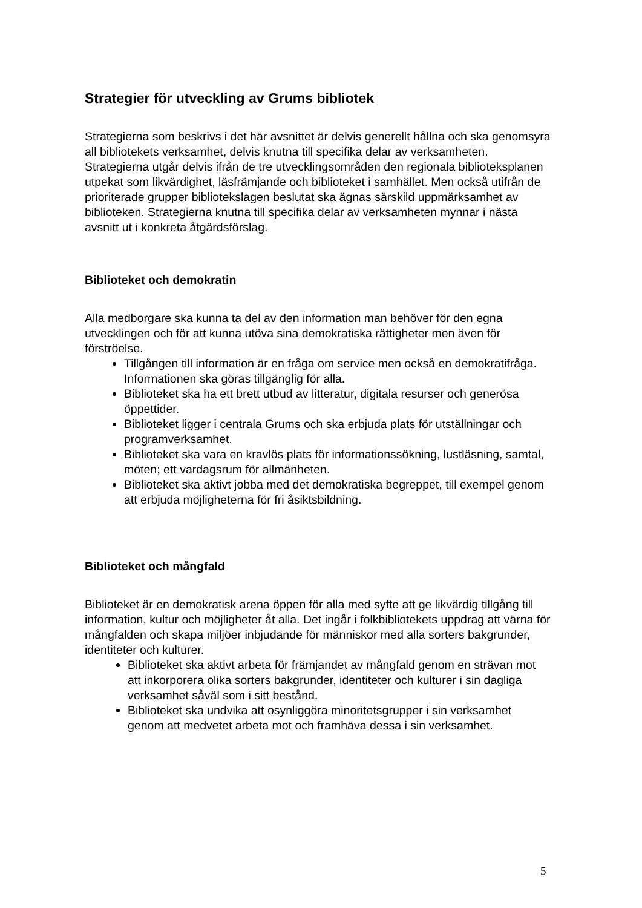Strategier för utveckling av Grums bibliotek
Strategierna som beskrivs i det här avsnittet är delvis generellt hållna och ska genomsyra all bibliotekets verksamhet, delvis knutna till specifika delar av verksamheten. Strategierna utgår delvis ifrån de tre utvecklingsområden den regionala biblioteksplanen utpekat som likvärdighet, läsfrämjande och biblioteket i samhället. Men också utifrån de prioriterade grupper bibliotekslagen beslutat ska ägnas särskild uppmärksamhet av biblioteken. Strategierna knutna till specifika delar av verksamheten mynnar i nästa avsnitt ut i konkreta åtgärdsförslag.
Biblioteket och demokratin
Alla medborgare ska kunna ta del av den information man behöver för den egna utvecklingen och för att kunna utöva sina demokratiska rättigheter men även för förströelse.
Tillgången till information är en fråga om service men också en demokratifråga. Informationen ska göras tillgänglig för alla.
Biblioteket ska ha ett brett utbud av litteratur, digitala resurser och generösa öppettider.
Biblioteket ligger i centrala Grums och ska erbjuda plats för utställningar och programverksamhet.
Biblioteket ska vara en kravlös plats för informationssökning, lustläsning, samtal, möten; ett vardagsrum för allmänheten.
Biblioteket ska aktivt jobba med det demokratiska begreppet, till exempel genom att erbjuda möjligheterna för fri åsiktsbildning.
Biblioteket och mångfald
Biblioteket är en demokratisk arena öppen för alla med syfte att ge likvärdig tillgång till information, kultur och möjligheter åt alla. Det ingår i folkbibliotekets uppdrag att värna för mångfalden och skapa miljöer inbjudande för människor med alla sorters bakgrunder, identiteter och kulturer.
Biblioteket ska aktivt arbeta för främjandet av mångfald genom en strävan mot att inkorporera olika sorters bakgrunder, identiteter och kulturer i sin dagliga verksamhet såväl som i sitt bestånd.
Biblioteket ska undvika att osynliggöra minoritetsgrupper i sin verksamhet genom att medvetet arbeta mot och framhäva dessa i sin verksamhet.
5